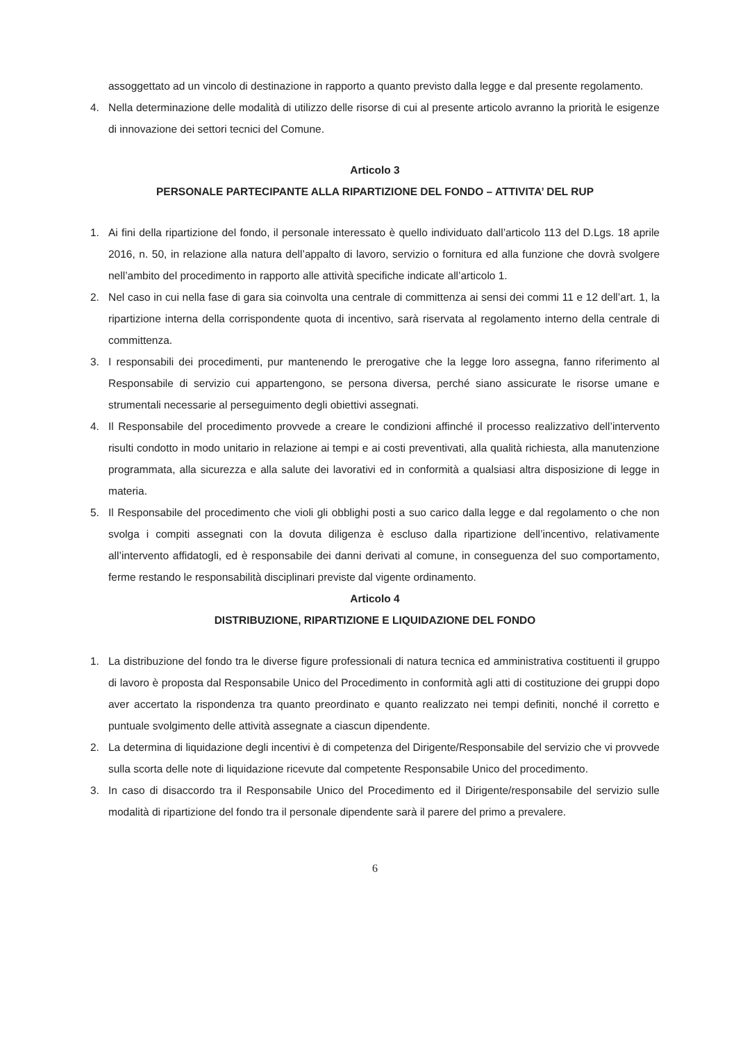assoggettato ad un vincolo di destinazione in rapporto a quanto previsto dalla legge e dal presente regolamento.
4. Nella determinazione delle modalità di utilizzo delle risorse di cui al presente articolo avranno la priorità le esigenze di innovazione dei settori tecnici del Comune.
Articolo 3
PERSONALE PARTECIPANTE ALLA RIPARTIZIONE DEL FONDO – ATTIVITA’ DEL RUP
1. Ai fini della ripartizione del fondo, il personale interessato è quello individuato dall’articolo 113 del D.Lgs. 18 aprile 2016, n. 50, in relazione alla natura dell’appalto di lavoro, servizio o fornitura ed alla funzione che dovrà svolgere nell’ambito del procedimento in rapporto alle attività specifiche indicate all’articolo 1.
2. Nel caso in cui nella fase di gara sia coinvolta una centrale di committenza ai sensi dei commi 11 e 12 dell’art. 1, la ripartizione interna della corrispondente quota di incentivo, sarà riservata al regolamento interno della centrale di committenza.
3. I responsabili dei procedimenti, pur mantenendo le prerogative che la legge loro assegna, fanno riferimento al Responsabile di servizio cui appartengono, se persona diversa, perché siano assicurate le risorse umane e strumentali necessarie al perseguimento degli obiettivi assegnati.
4. Il Responsabile del procedimento provvede a creare le condizioni affinché il processo realizzativo dell’intervento risulti condotto in modo unitario in relazione ai tempi e ai costi preventivati, alla qualità richiesta, alla manutenzione programmata, alla sicurezza e alla salute dei lavorativi ed in conformità a qualsiasi altra disposizione di legge in materia.
5. Il Responsabile del procedimento che violi gli obblighi posti a suo carico dalla legge e dal regolamento o che non svolga i compiti assegnati con la dovuta diligenza è escluso dalla ripartizione dell’incentivo, relativamente all’intervento affidatogli, ed è responsabile dei danni derivati al comune, in conseguenza del suo comportamento, ferme restando le responsabilità disciplinari previste dal vigente ordinamento.
Articolo 4
DISTRIBUZIONE, RIPARTIZIONE E LIQUIDAZIONE DEL FONDO
1. La distribuzione del fondo tra le diverse figure professionali di natura tecnica ed amministrativa costituenti il gruppo di lavoro è proposta dal Responsabile Unico del Procedimento in conformità agli atti di costituzione dei gruppi dopo aver accertato la rispondenza tra quanto preordinato e quanto realizzato nei tempi definiti, nonché il corretto e puntuale svolgimento delle attività assegnate a ciascun dipendente.
2. La determina di liquidazione degli incentivi è di competenza del Dirigente/Responsabile del servizio che vi provvede sulla scorta delle note di liquidazione ricevute dal competente Responsabile Unico del procedimento.
3. In caso di disaccordo tra il Responsabile Unico del Procedimento ed il Dirigente/responsabile del servizio sulle modalità di ripartizione del fondo tra il personale dipendente sarà il parere del primo a prevalere.
6